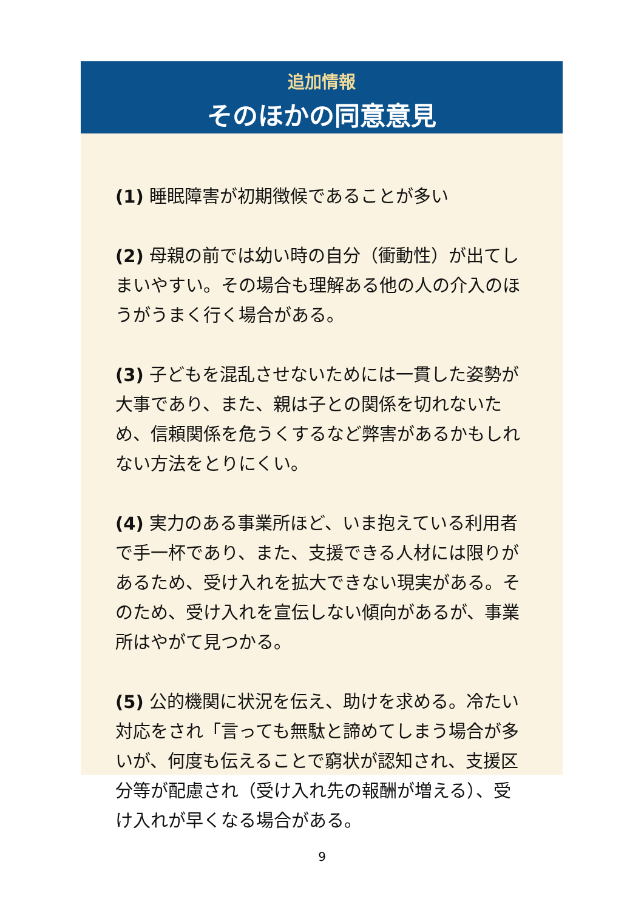追加情報
そのほかの同意意見
(1) 睡眠障害が初期徴候であることが多い
(2) 母親の前では幼い時の自分（衝動性）が出てしまいやすい。その場合も理解ある他の人の介入のほうがうまく行く場合がある。
(3) 子どもを混乱させないためには一貫した姿勢が大事であり、また、親は子との関係を切れないため、信頼関係を危うくするなど弊害があるかもしれない方法をとりにくい。
(4) 実力のある事業所ほど、いま抱えている利用者で手一杯であり、また、支援できる人材には限りがあるため、受け入れを拡大できない現実がある。そのため、受け入れを宣伝しない傾向があるが、事業所はやがて見つかる。
(5) 公的機関に状況を伝え、助けを求める。冷たい対応をされ「言っても無駄と諦めてしまう場合が多いが、何度も伝えることで窮状が認知され、支援区分等が配慮され（受け入れ先の報酬が増える）、受け入れが早くなる場合がある。
9